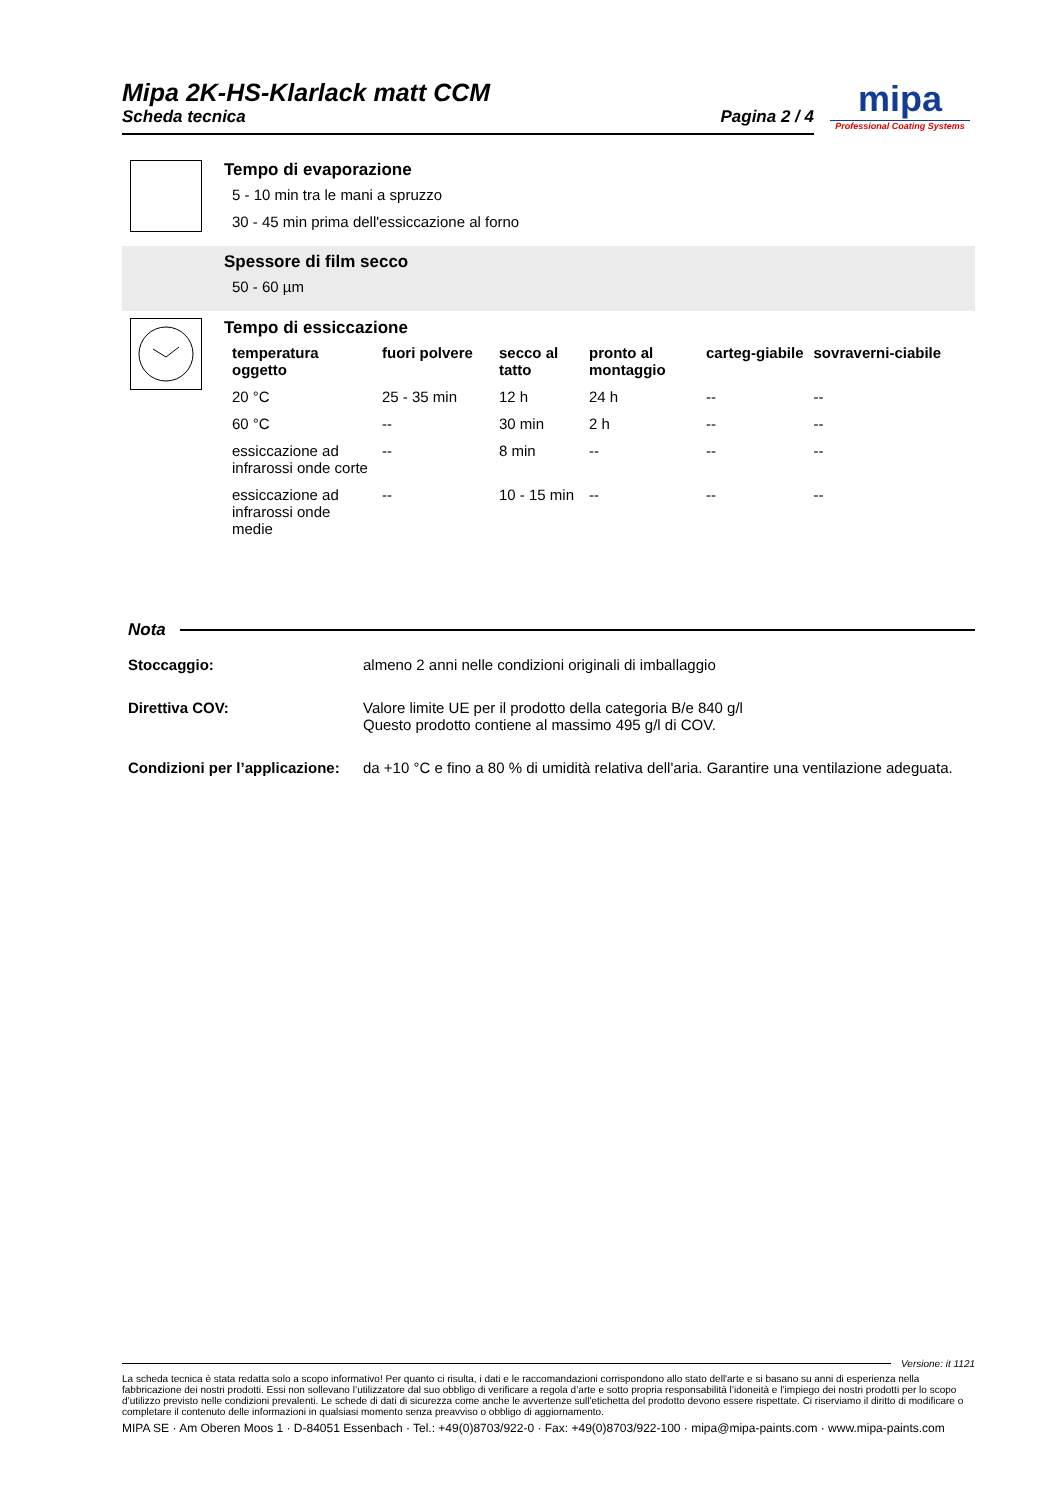Mipa 2K-HS-Klarlack matt CCM
Scheda tecnica Pagina 2 / 4
mipa
Professional Coating Systems
Tempo di evaporazione
5 - 10 min tra le mani a spruzzo
30 - 45 min prima dell'essiccazione al forno
Spessore di film secco
50 - 60 µm
Tempo di essiccazione
| temperatura oggetto | fuori polvere | secco al tatto | pronto al montaggio | carteg-giabile | sovraverni-ciabile |
| --- | --- | --- | --- | --- | --- |
| 20 °C | 25 - 35 min | 12 h | 24 h | -- | -- |
| 60 °C | -- | 30 min | 2 h | -- | -- |
| essiccazione ad infrarossi onde corte | -- | 8 min | -- | -- | -- |
| essiccazione ad infrarossi onde medie | -- | 10 - 15 min | -- | -- | -- |
Nota
Stoccaggio: almeno 2 anni nelle condizioni originali di imballaggio
Direttiva COV: Valore limite UE per il prodotto della categoria B/e 840 g/l
Questo prodotto contiene al massimo 495 g/l di COV.
Condizioni per l’applicazione:
da +10 °C e fino a 80 % di umidità relativa dell'aria. Garantire una ventilazione adeguata.
Versione: it 1121
La scheda tecnica è stata redatta solo a scopo informativo! Per quanto ci risulta, i dati e le raccomandazioni corrispondono allo stato dell'arte e si basano su anni di esperienza nella fabbricazione dei nostri prodotti. Essi non sollevano l’utilizzatore dal suo obbligo di verificare a regola d’arte e sotto propria responsabilità l’idoneità e l’impiego dei nostri prodotti per lo scopo d’utilizzo previsto nelle condizioni prevalenti. Le schede di dati di sicurezza come anche le avvertenze sull'etichetta del prodotto devono essere rispettate. Ci riserviamo il diritto di modificare o completare il contenuto delle informazioni in qualsiasi momento senza preavviso o obbligo di aggiornamento.
MIPA SE · Am Oberen Moos 1 · D-84051 Essenbach · Tel.: +49(0)8703/922-0 · Fax: +49(0)8703/922-100 · mipa@mipa-paints.com · www.mipa-paints.com